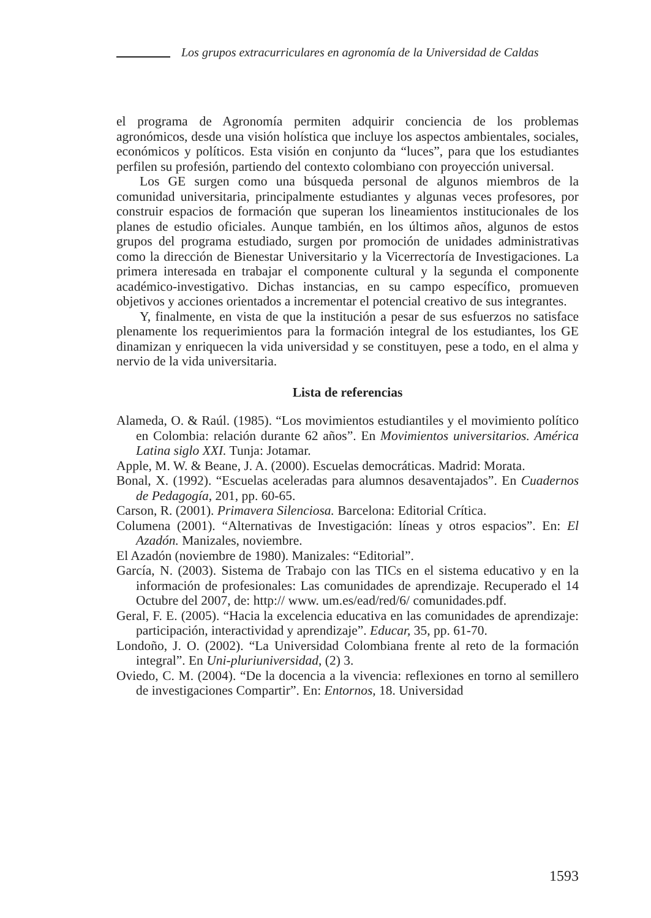Los grupos extracurriculares en agronomía de la Universidad de Caldas
el programa de Agronomía permiten adquirir conciencia de los problemas agronómicos, desde una visión holística que incluye los aspectos ambientales, sociales, económicos y políticos. Esta visión en conjunto da “luces”, para que los estudiantes perfilen su profesión, partiendo del contexto colombiano con proyección universal.
Los GE surgen como una búsqueda personal de algunos miembros de la comunidad universitaria, principalmente estudiantes y algunas veces profesores, por construir espacios de formación que superan los lineamientos institucionales de los planes de estudio oficiales. Aunque también, en los últimos años, algunos de estos grupos del programa estudiado, surgen por promoción de unidades administrativas como la dirección de Bienestar Universitario y la Vicerrectoría de Investigaciones. La primera interesada en trabajar el componente cultural y la segunda el componente académico-investigativo. Dichas instancias, en su campo específico, promueven objetivos y acciones orientados a incrementar el potencial creativo de sus integrantes.
Y, finalmente, en vista de que la institución a pesar de sus esfuerzos no satisface plenamente los requerimientos para la formación integral de los estudiantes, los GE dinamizan y enriquecen la vida universidad y se constituyen, pese a todo, en el alma y nervio de la vida universitaria.
Lista de referencias
Alameda, O. & Raúl. (1985). “Los movimientos estudiantiles y el movimiento político en Colombia: relación durante 62 años”. En Movimientos universitarios. América Latina siglo XXI. Tunja: Jotamar.
Apple, M. W. & Beane, J. A. (2000). Escuelas democráticas. Madrid: Morata.
Bonal, X. (1992). “Escuelas aceleradas para alumnos desaventajados”. En Cuadernos de Pedagogía, 201, pp. 60-65.
Carson, R. (2001). Primavera Silenciosa. Barcelona: Editorial Crítica.
Columena (2001). “Alternativas de Investigación: líneas y otros espacios”. En: El Azadón. Manizales, noviembre.
El Azadón (noviembre de 1980). Manizales: “Editorial”.
García, N. (2003). Sistema de Trabajo con las TICs en el sistema educativo y en la información de profesionales: Las comunidades de aprendizaje. Recuperado el 14 Octubre del 2007, de: http:// www. um.es/ead/red/6/ comunidades.pdf.
Geral, F. E. (2005). “Hacia la excelencia educativa en las comunidades de aprendizaje: participación, interactividad y aprendizaje”. Educar, 35, pp. 61-70.
Londoño, J. O. (2002). “La Universidad Colombiana frente al reto de la formación integral”. En Uni-pluriuniversidad, (2) 3.
Oviedo, C. M. (2004). “De la docencia a la vivencia: reflexiones en torno al semillero de investigaciones Compartir”. En: Entornos, 18. Universidad
1593